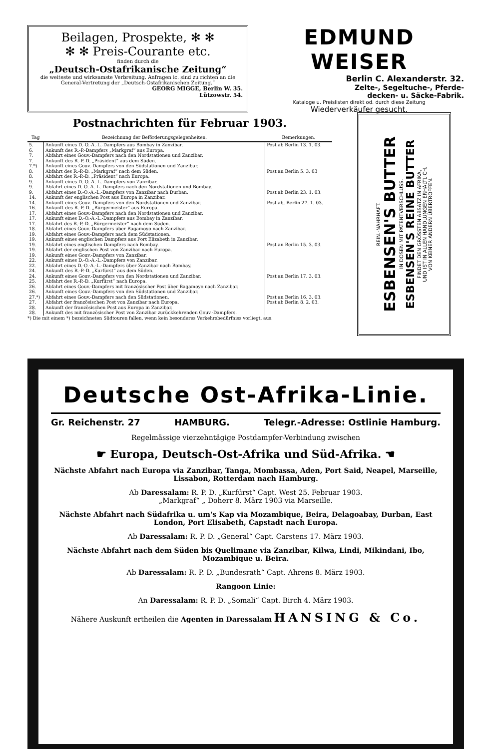Beilagen, Prospekte, ✻ ✻
✻ ✻ Preis-Courante etc.
finden durch die
„Deutsch-Ostafrikanische Zeitung“
die weiteste und wirksamste Verbreitung. Anfragen ic. sind zu richten an die General-Vertretung der „Deutsch-Ostafrikanischen Zeitung.“
GEORG MIGGE, Berlin W. 35.
Lützowstr. 54.
EDMUND WEISER
Berlin C. Alexanderstr. 32.
Zelte-, Segeltuche-, Pferde-
decken- u. Säcke-Fabrik.
Kataloge u. Preislisten direkt od. durch diese Zeitung
Wiederverkäufer gesucht.
Postnachrichten für Februar 1903.
| Tag | Bezeichnung der Beförderungsgelegenheiten. | Bemerkungen. |
| --- | --- | --- |
| 5. | Ankunft eines D.-O.-A.-L.-Dampfers aus Bombay in Zanzibar. | Post ab Berlin 13. 1. 03. |
| 6. | Ankunft des R.-P.-Dampfers „Markgraf“ aus Europa. | |
| 7. | Abfahrt eines Gouv.-Dampfers nach den Nordstationen und Zanzibar. | |
| 7. | Ankunft des R.-P.-D. „Präsident“ aus dem Süden. | |
| 7.*) | Ankunft eines Gouv.-Dampfers von den Südstationen und Zanzibar. | |
| 8. | Abfahrt des R.-P.-D. „Markgraf“ nach dem Süden. | Post an Berlin 5. 3. 03 |
| 8. | Abfahrt des R.-P.-D. „Präsident“ nach Europa. | |
| 9. | Ankunft eines D.-O.-A.-L.-Dampfers von Zanzibar. | |
| 9. | Abfahrt eines D.-O.-A.-L.-Dampfers nach den Nordstationen und Bombay. | |
| 9. | Abfahrt eines D.-O.-A.-L.-Dampfers von Zanzibar nach Durban. | Post ab Berlin 23. 1. 03. |
| 14. | Ankunft der englischen Post aus Europa in Zanzibar. | |
| 14. | Ankunft eines Gouv.-Dampfers von den Nordstationen und Zanzibar. | Post ab, Berlin 27. 1. 03. |
| 16. | Ankunft des R.-P.-D. „Bürgermeister“ aus Europa. | |
| 17. | Abfahrt eines Gouv.-Dampfers nach den Nordstationen und Zanzibar. | |
| 17. | Ankunft eines D.-O.-A.-L.-Dampfers aus Bombay in Zanzibar. | |
| 17. | Abfahrt des R.-P.-D. „Bürgermeister“ nach dem Süden. | |
| 18. | Abfahrt eines Gouv.-Dampfers über Bagamoyo nach Zanzibar. | |
| 19. | Abfahrt eines Gouv.-Dampfers nach dem Südstationen. | |
| 19. | Ankunft eines englischen Dampfers aus Port Elizabeth in Zanzibar. | |
| 19. | Abfahrt eines englischen Dampfers nach Bombay. | Post an Berlin 15. 3. 03. |
| 19. | Abfahrt der englischen Post von Zanzibar nach Europa. | |
| 19. | Ankunft eines Gouv.-Dampfers von Zanzibar. | |
| 22. | Ankunft eines D.-O.-A.-L.-Dampfers von Zanzibar. | |
| 22. | Abfahrt eines D.-O.-A.-L.-Dampfers über Zanzibar nach Bombay. | |
| 24. | Ankunft des R.-P.-D. „Kurfürst“ aus dem Süden. | |
| 24. | Ankunft eines Gouv.-Dampfers von den Nordstationen und Zanzibar. | Post an Berlin 17. 3. 03. |
| 25. | Abfahrt des R.-P.-D. „Kurfürst“ nach Europa. | |
| 26. | Abfahrt eines Gouv.-Dampfers mit französischer Post über Bagamoyo nach Zanzibar. | |
| 26. | Ankunft eines Gouv.-Dampfers von den Südstationen und Zanzibar. | |
| 27.*) | Abfahrt eines Gouv.-Dampfers nach den Südstationen. | Post an Berlin 16. 3. 03. |
| 27. | Abfahrt der französischen Post von Zanzibar nach Europa. | Post ab Berlin 8. 2. 03. |
| 28. | Ankunft der französischen Post aus Europa in Zanzibar. | |
| 28. | Ankunft des mit französischer Post von Zanzibar zurückkehrenden Gouv.-Dampfers. | |
*) Die mit einem *) bezeichneten Südtouren fallen, wenn kein besonderes Verkehrsbedürfniss vorliegt, aus.
REIN.-NAHRHAFT.
ESBENSEN'S BUTTER
IN DOSEN MIT PATENTVERSCHLUSS.
ESBENSEN'S REINE BUTTER
FINDET DEN GRÖSSTEN ABSATZ IN AFRIKA,
UND IST IN ALLEN HANDLUNGEN ERHÄLTLICH.
VON KEINER ANDERN ÜBERTROFFEN.
Deutsche Ost-Afrika-Linie.
Gr. Reichenstr. 27 HAMBURG. Telegr.-Adresse: Ostlinie Hamburg.
Regelmässige vierzehntägige Postdampfer-Verbindung zwischen
☛ Europa, Deutsch-Ost-Afrika und Süd-Afrika. ☚
Nächste Abfahrt nach Europa via Zanzibar, Tanga, Mombassa, Aden, Port Said, Neapel, Marseille, Lissabon, Rotterdam nach Hamburg.
Ab Daressalam: R. P. D. „Kurfürst“ Capt. West 25. Februar 1903.
„Markgraf“ „ Doherr 8. März 1903 via Marseille.
Nächste Abfahrt nach Südafrika u. um's Kap via Mozambique, Beira, Delagoabay, Durban, East London, Port Elisabeth, Capstadt nach Europa.
Ab Daressalam: R. P. D. „General“ Capt. Carstens 17. März 1903.
Nächste Abfahrt nach dem Süden bis Quelimane via Zanzibar, Kilwa, Lindi, Mikindani, Ibo, Mozambique u. Beira.
Ab Daressalam: R. P. D. „Bundesrath“ Capt. Ahrens 8. März 1903.
Rangoon Linie:
An Daressalam: R. P. D. „Somali“ Capt. Birch 4. März 1903.
Nähere Auskunft ertheilen die Agenten in Daressalam HANSING & Co.